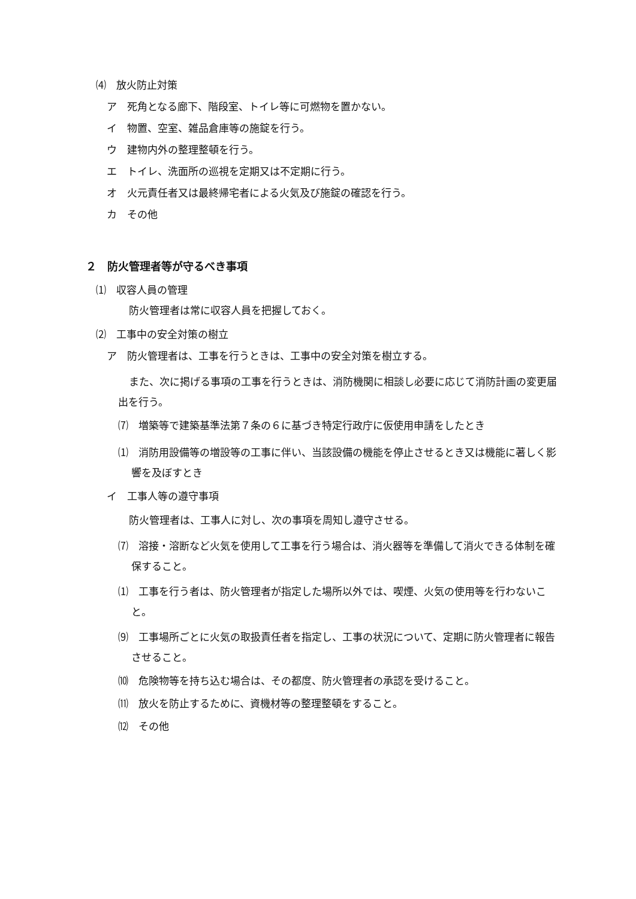⑷　放火防止対策
ア　死角となる廊下、階段室、トイレ等に可燃物を置かない。
イ　物置、空室、雑品倉庫等の施錠を行う。
ウ　建物内外の整理整頓を行う。
エ　トイレ、洗面所の巡視を定期又は不定期に行う。
オ　火元責任者又は最終帰宅者による火気及び施錠の確認を行う。
カ　その他
２　防火管理者等が守るべき事項
⑴　収容人員の管理
防火管理者は常に収容人員を把握しておく。
⑵　工事中の安全対策の樹立
ア　防火管理者は、工事を行うときは、工事中の安全対策を樹立する。
また、次に掲げる事項の工事を行うときは、消防機関に相談し必要に応じて消防計画の変更届出を行う。
⑺　増築等で建築基準法第７条の６に基づき特定行政庁に仮使用申請をしたとき
⑴　消防用設備等の増設等の工事に伴い、当該設備の機能を停止させるとき又は機能に著しく影響を及ぼすとき
イ　工事人等の遵守事項
防火管理者は、工事人に対し、次の事項を周知し遵守させる。
⑺　溶接・溶断など火気を使用して工事を行う場合は、消火器等を準備して消火できる体制を確保すること。
⑴　工事を行う者は、防火管理者が指定した場所以外では、喫煙、火気の使用等を行わないこと。
⑼　工事場所ごとに火気の取扱責任者を指定し、工事の状況について、定期に防火管理者に報告させること。
⑽　危険物等を持ち込む場合は、その都度、防火管理者の承認を受けること。
⑾　放火を防止するために、資機材等の整理整頓をすること。
⑿　その他